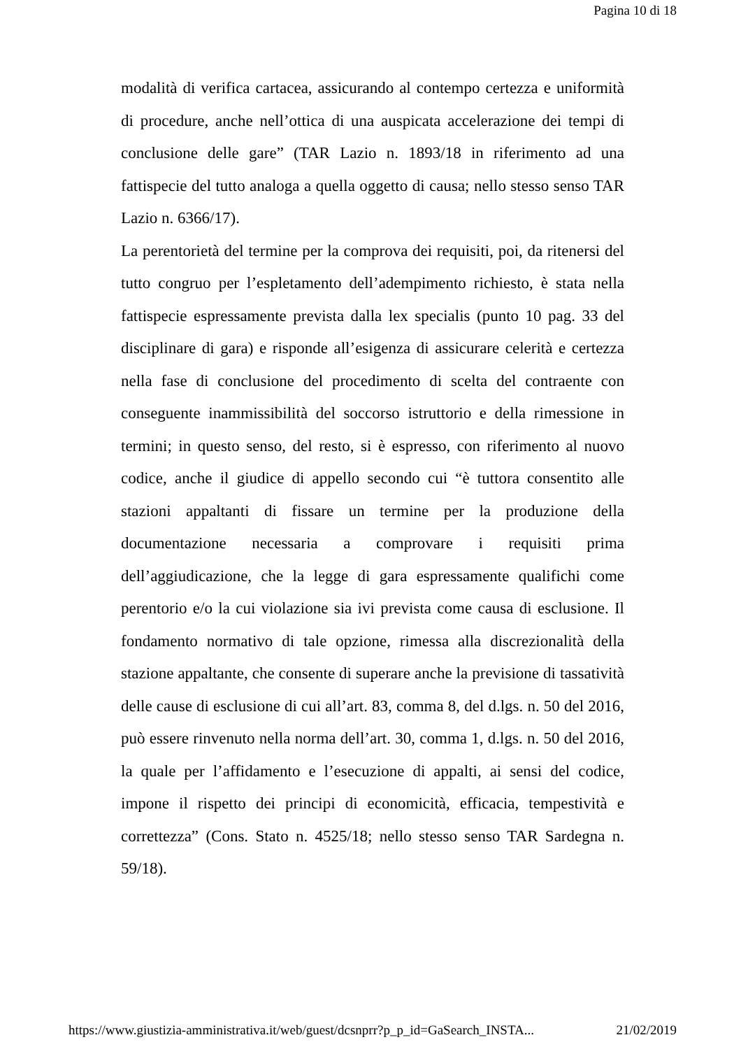Pagina 10 di 18
modalità di verifica cartacea, assicurando al contempo certezza e uniformità di procedure, anche nell’ottica di una auspicata accelerazione dei tempi di conclusione delle gare” (TAR Lazio n. 1893/18 in riferimento ad una fattispecie del tutto analoga a quella oggetto di causa; nello stesso senso TAR Lazio n. 6366/17).
La perentorietà del termine per la comprova dei requisiti, poi, da ritenersi del tutto congruo per l’espletamento dell’adempimento richiesto, è stata nella fattispecie espressamente prevista dalla lex specialis (punto 10 pag. 33 del disciplinare di gara) e risponde all’esigenza di assicurare celerità e certezza nella fase di conclusione del procedimento di scelta del contraente con conseguente inammissibilità del soccorso istruttorio e della rimessione in termini; in questo senso, del resto, si è espresso, con riferimento al nuovo codice, anche il giudice di appello secondo cui “è tuttora consentito alle stazioni appaltanti di fissare un termine per la produzione della documentazione necessaria a comprovare i requisiti prima dell’aggiudicazione, che la legge di gara espressamente qualifichi come perentorio e/o la cui violazione sia ivi prevista come causa di esclusione. Il fondamento normativo di tale opzione, rimessa alla discrezionalità della stazione appaltante, che consente di superare anche la previsione di tassatività delle cause di esclusione di cui all’art. 83, comma 8, del d.lgs. n. 50 del 2016, può essere rinvenuto nella norma dell’art. 30, comma 1, d.lgs. n. 50 del 2016, la quale per l’affidamento e l’esecuzione di appalti, ai sensi del codice, impone il rispetto dei principi di economicità, efficacia, tempestività e correttezza” (Cons. Stato n. 4525/18; nello stesso senso TAR Sardegna n. 59/18).
https://www.giustizia-amministrativa.it/web/guest/dcsnprr?p_p_id=GaSearch_INSTA... 21/02/2019